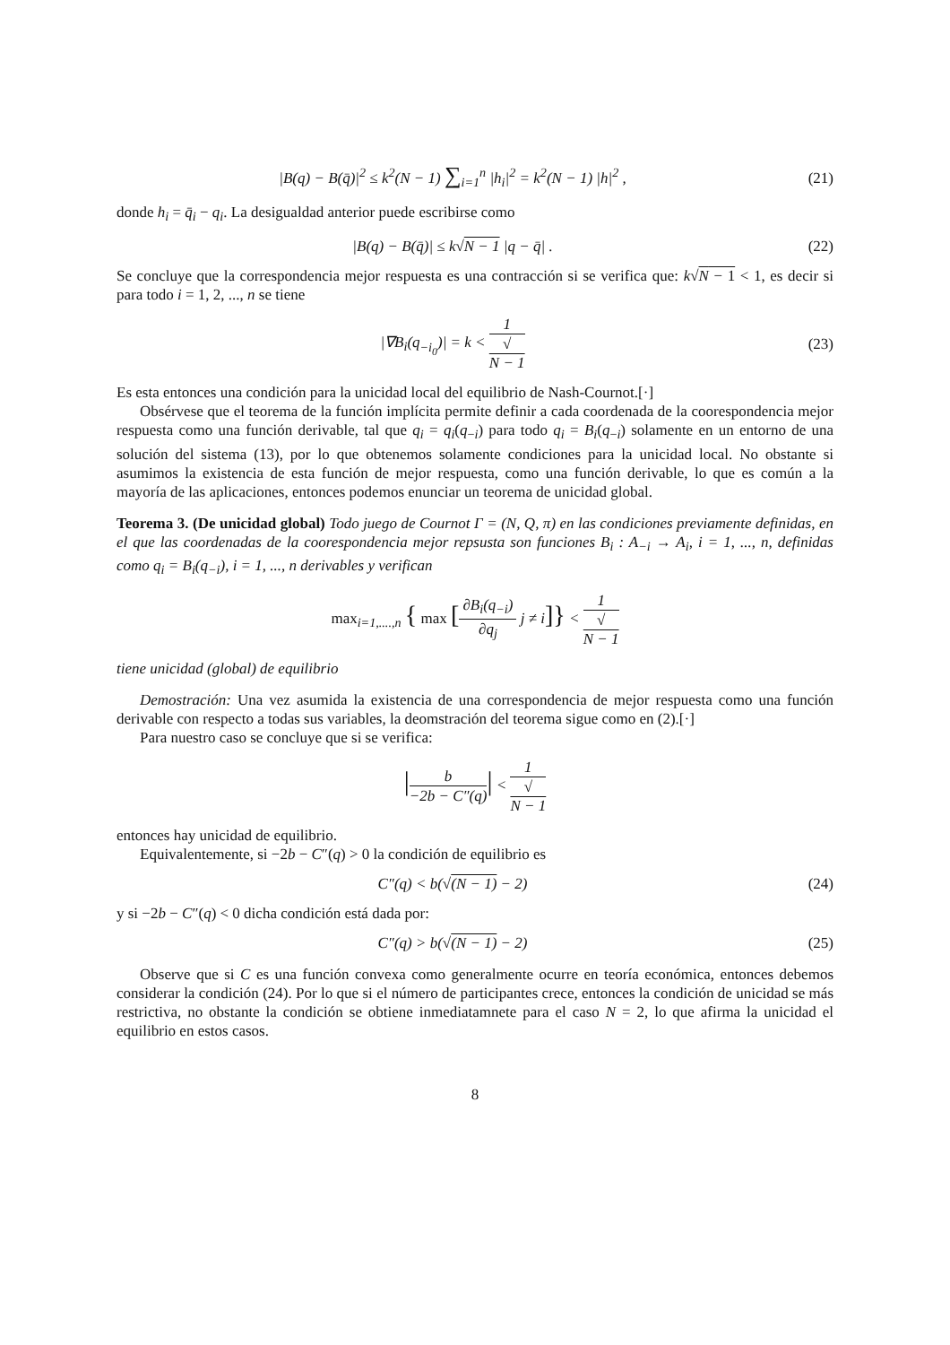|B(q) − B(q̄)|<sup>2</sup> ≤ k<sup>2</sup>(N − 1) ∑<sub>i=1</sub><sup>n</sup> |h<sub>i</sub>|<sup>2</sup> = k<sup>2</sup>(N − 1) |h|<sup>2</sup> ,
(21)
donde h<sub>i</sub> = q̄<sub>i</sub> − q<sub>i</sub>. La desigualdad anterior puede escribirse como
|B(q) − B(q̄)| ≤ k√N − 1 |q − q̄| .
(22)
Se concluye que la correspondencia mejor respuesta es una contracción si se verifica que: k√N − 1 < 1, es decir si para todo i = 1, 2, ..., n se tiene
|∇B<sub>i</sub>(q<sub>−i<sub>0</sub></sub>)| = k < 1 √
N − 1
(23)
Es esta entonces una condición para la unicidad local del equilibrio de Nash-Cournot.[·]
Obsérvese que el teorema de la función implícita permite definir a cada coordenada de la coorespondencia mejor respuesta como una función derivable, tal que q<sub>i</sub> = q<sub>i</sub>(q<sub>−i</sub>) para todo q<sub>i</sub> = B<sub>i</sub>(q<sub>−i</sub>) solamente en un entorno de una solución del sistema (13), por lo que obtenemos solamente condiciones para la unicidad local. No obstante si asumimos la existencia de esta función de mejor respuesta, como una función derivable, lo que es común a la mayoría de las aplicaciones, entonces podemos enunciar un teorema de unicidad global.
Teorema 3. (De unicidad global) Todo juego de Cournot Γ = (N, Q, π) en las condiciones previamente definidas, en el que las coordenadas de la coorespondencia mejor repsusta son funciones B<sub>i</sub> : A<sub>−i</sub> → A<sub>i</sub>, i = 1, ..., n, definidas como q<sub>i</sub> = B<sub>i</sub>(q<sub>−i</sub>), i = 1, ..., n derivables y verifican
max<sub>i=1,....,n</sub> { max [∂B<sub>i</sub>(q<sub>−i</sub>) ∂q<sub>j</sub> j ≠ i]} < 1 √
N − 1
tiene unicidad (global) de equilibrio
Demostración: Una vez asumida la existencia de una correspondencia de mejor respuesta como una función derivable con respecto a todas sus variables, la deomstración del teorema sigue como en (2).[·]
Para nuestro caso se concluye que si se verifica:
|b −2b − C″(q)| < 1 √
N − 1
entonces hay unicidad de equilibrio.
Equivalentemente, si −2b − C″(q) > 0 la condición de equilibrio es
C″(q) < b(√(N − 1) − 2) (24)
y si −2b − C″(q) < 0 dicha condición está dada por:
C″(q) > b(√(N − 1) − 2) (25)
Observe que si C es una función convexa como generalmente ocurre en teoría económica, entonces debemos considerar la condición (24). Por lo que si el número de participantes crece, entonces la condición de unicidad se más restrictiva, no obstante la condición se obtiene inmediatamnete para el caso N = 2, lo que afirma la unicidad el equilibrio en estos casos.
8